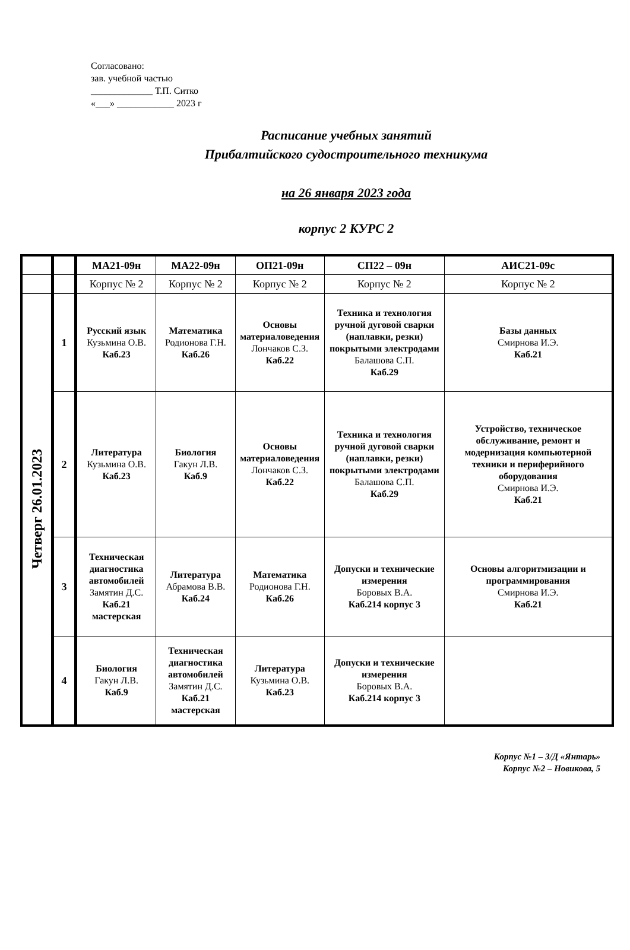Согласовано:
зав. учебной частью
_____________ Т.П. Ситко
«___» ____________ 2023 г
Расписание учебных занятий
Прибалтийского судостроительного техникума
на 26 января 2023 года
корпус 2 КУРС 2
| | | МА21-09н | МА22-09н | ОП21-09н | СП22 – 09н | АИС21-09с |
| --- | --- | --- | --- | --- | --- | --- |
| | | Корпус № 2 | Корпус № 2 | Корпус № 2 | Корпус № 2 | Корпус № 2 |
| Четверг 26.01.2023 | 1 | Русский язык Кузьмина О.В. Каб.23 | Математика Родионова Г.Н. Каб.26 | Основы материаловедения Лончаков С.З. Каб.22 | Техника и технология ручной дуговой сварки (наплавки, резки) покрытыми электродами Балашова С.П. Каб.29 | Базы данных Смирнова И.Э. Каб.21 |
| | 2 | Литература Кузьмина О.В. Каб.23 | Биология Гакун Л.В. Каб.9 | Основы материаловедения Лончаков С.З. Каб.22 | Техника и технология ручной дуговой сварки (наплавки, резки) покрытыми электродами Балашова С.П. Каб.29 | Устройство, техническое обслуживание, ремонт и модернизация компьютерной техники и периферийного оборудования Смирнова И.Э. Каб.21 |
| | 3 | Техническая диагностика автомобилей Замятин Д.С. Каб.21 мастерская | Литература Абрамова В.В. Каб.24 | Математика Родионова Г.Н. Каб.26 | Допуски и технические измерения Боровых В.А. Каб.214 корпус 3 | Основы алгоритмизации и программирования Смирнова И.Э. Каб.21 |
| | 4 | Биология Гакун Л.В. Каб.9 | Техническая диагностика автомобилей Замятин Д.С. Каб.21 мастерская | Литература Кузьмина О.В. Каб.23 | Допуски и технические измерения Боровых В.А. Каб.214 корпус 3 | |
Корпус №1 – З/Д «Янтарь»
Корпус №2 – Новикова, 5